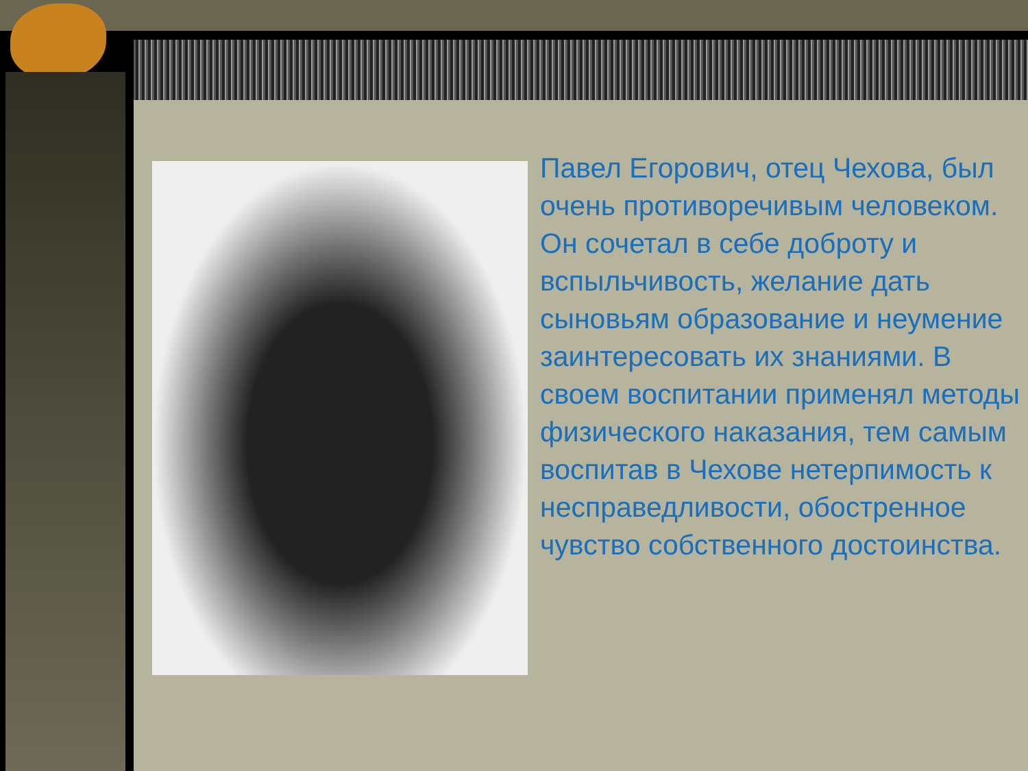Павел Егорович, отец Чехова, был очень противоречивым человеком. Он сочетал в себе доброту и вспыльчивость, желание дать сыновьям образование и неумение заинтересовать их знаниями. В своем воспитании применял методы физического наказания, тем самым воспитав в Чехове нетерпимость к несправедливости, обостренное чувство собственного достоинства.